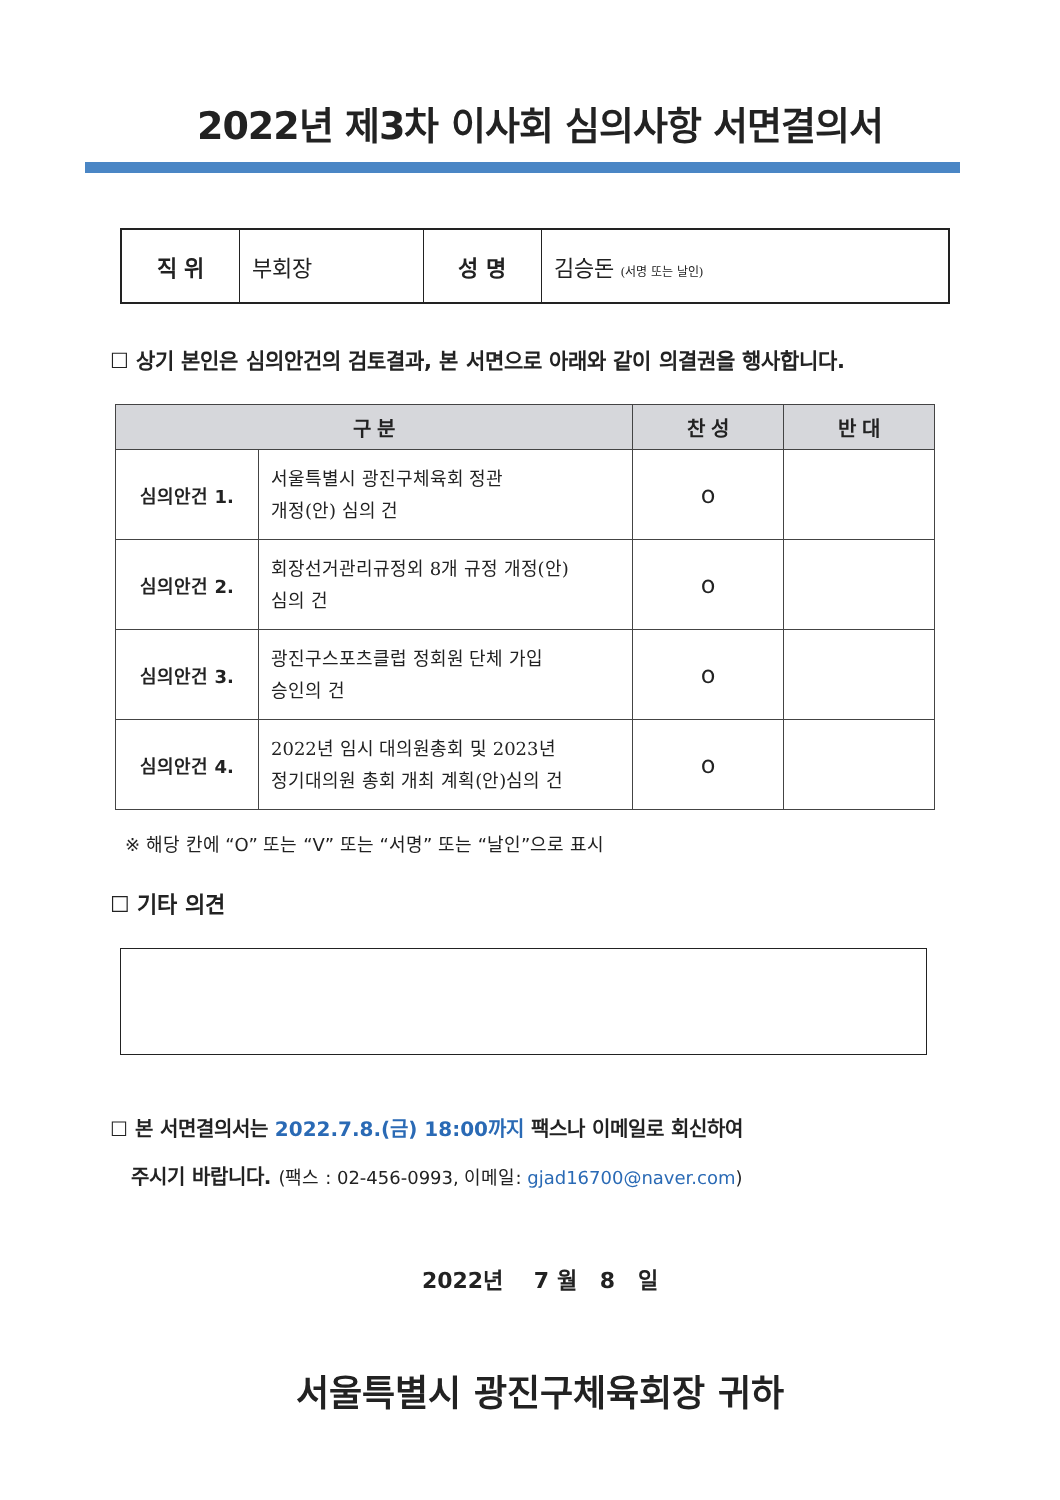2022년 제3차 이사회 심의사항 서면결의서
| 직 위 | 부회장 | 성 명 | 김승돈 (서명 또는 날인) |
☐ 상기 본인은 심의안건의 검토결과, 본 서면으로 아래와 같이 의결권을 행사합니다.
| 구 분 | | 찬 성 | 반 대 |
| --- | --- | --- | --- |
| 심의안건 1. | 서울특별시 광진구체육회 정관 개정(안) 심의 건 | o | |
| 심의안건 2. | 회장선거관리규정외 8개 규정 개정(안) 심의 건 | o | |
| 심의안건 3. | 광진구스포츠클럽 정회원 단체 가입 승인의 건 | o | |
| 심의안건 4. | 2022년 임시 대의원총회 및 2023년 정기대의원 총회 개최 계획(안)심의 건 | o | |
※ 해당 칸에 “O” 또는 “V” 또는 “서명” 또는 “날인”으로 표시
☐ 기타 의견
☐ 본 서면결의서는 2022.7.8.(금) 18:00까지 팩스나 이메일로 회신하여
주시기 바랍니다. (팩스 : 02-456-0993, 이메일: gjad16700@naver.com)
2022년 7 월 8 일
서울특별시 광진구체육회장 귀하